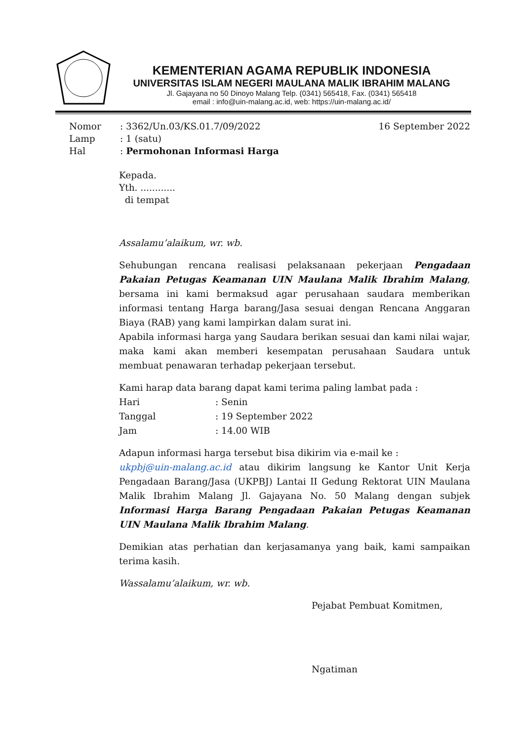KEMENTERIAN AGAMA REPUBLIK INDONESIA
UNIVERSITAS ISLAM NEGERI MAULANA MALIK IBRAHIM MALANG
Jl. Gajayana no 50 Dinoyo Malang Telp. (0341) 565418, Fax. (0341) 565418
email : info@uin-malang.ac.id, web: https://uin-malang.ac.id/
| Nomor | : 3362/Un.03/KS.01.7/09/2022 | 16 September 2022 |
| Lamp | : 1 (satu) | |
| Hal | : Permohonan Informasi Harga | |
Kepada.
Yth. ............
di tempat
Assalamu’alaikum, wr. wb.
Sehubungan rencana realisasi pelaksanaan pekerjaan Pengadaan Pakaian Petugas Keamanan UIN Maulana Malik Ibrahim Malang, bersama ini kami bermaksud agar perusahaan saudara memberikan informasi tentang Harga barang/Jasa sesuai dengan Rencana Anggaran Biaya (RAB) yang kami lampirkan dalam surat ini.
Apabila informasi harga yang Saudara berikan sesuai dan kami nilai wajar, maka kami akan memberi kesempatan perusahaan Saudara untuk membuat penawaran terhadap pekerjaan tersebut.
Kami harap data barang dapat kami terima paling lambat pada :
Hari: Senin
Tanggal: 19 September 2022
Jam: 14.00 WIB
Adapun informasi harga tersebut bisa dikirim via e-mail ke :
ukpbj@uin-malang.ac.id atau dikirim langsung ke Kantor Unit Kerja Pengadaan Barang/Jasa (UKPBJ) Lantai II Gedung Rektorat UIN Maulana Malik Ibrahim Malang Jl. Gajayana No. 50 Malang dengan subjek Informasi Harga Barang Pengadaan Pakaian Petugas Keamanan UIN Maulana Malik Ibrahim Malang.
Demikian atas perhatian dan kerjasamanya yang baik, kami sampaikan terima kasih.
Wassalamu’alaikum, wr. wb.
Pejabat Pembuat Komitmen,
Ngatiman